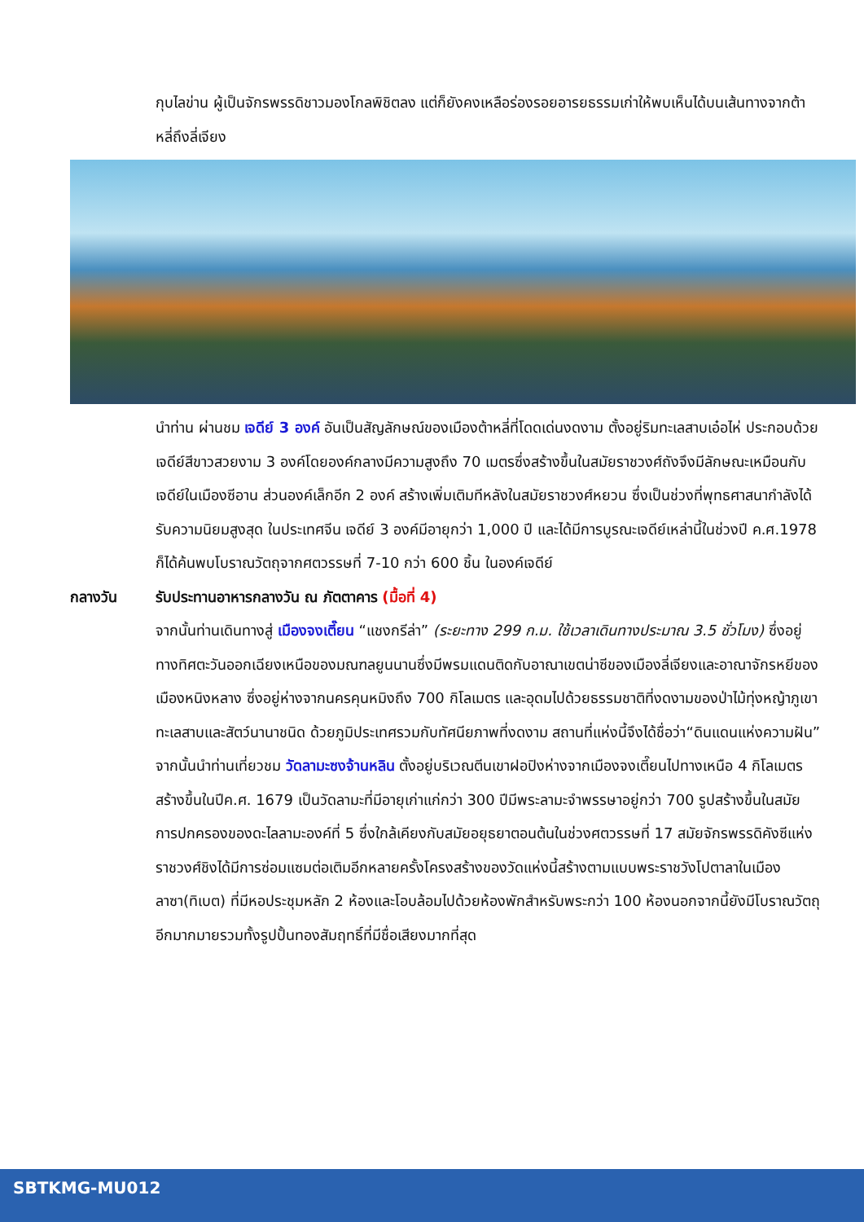กุบไลข่าน ผู้เป็นจักรพรรดิชาวมองโกลพิชิตลง แต่ก็ยังคงเหลือร่องรอยอารยธรรมเก่าให้พบเห็นได้บนเส้นทางจากต้าหลี่ถึงลี่เจียง
นำท่าน ผ่านชม เจดีย์ 3 องค์ อันเป็นสัญลักษณ์ของเมืองต้าหลี่ที่โดดเด่นงดงาม ตั้งอยู่ริมทะเลสาบเอ๋อไห่ ประกอบด้วยเจดีย์สีขาวสวยงาม 3 องค์โดยองค์กลางมีความสูงถึง 70 เมตรซึ่งสร้างขึ้นในสมัยราชวงศ์ถังจึงมีลักษณะเหมือนกับเจดีย์ในเมืองซีอาน ส่วนองค์เล็กอีก 2 องค์ สร้างเพิ่มเติมทีหลังในสมัยราชวงศ์หยวน ซึ่งเป็นช่วงที่พุทธศาสนากำลังได้รับความนิยมสูงสุด ในประเทศจีน เจดีย์ 3 องค์มีอายุกว่า 1,000 ปี และได้มีการบูรณะเจดีย์เหล่านี้ในช่วงปี ค.ศ.1978 ก็ได้ค้นพบโบราณวัตถุจากศตวรรษที่ 7-10 กว่า 600 ชิ้น ในองค์เจดีย์
กลางวัน รับประทานอาหารกลางวัน ณ ภัตตาคาร (มื้อที่ 4)
จากนั้นท่านเดินทางสู่ เมืองจงเตี๊ยน “แชงกรีล่า” (ระยะทาง 299 ก.ม. ใช้เวลาเดินทางประมาณ 3.5 ชั่วโมง) ซึ่งอยู่ทางทิศตะวันออกเฉียงเหนือของมณฑลยูนนานซึ่งมีพรมแดนติดกับอาณาเขตน่าซีของเมืองลี่เจียงและอาณาจักรหยีของเมืองหนิงหลาง ซึ่งอยู่ห่างจากนครคุนหมิงถึง 700 กิโลเมตร และอุดมไปด้วยธรรมชาติที่งดงามของป่าไม้ทุ่งหญ้าภูเขาทะเลสาบและสัตว์นานาชนิด ด้วยภูมิประเทศรวมกับทัศนียภาพที่งดงาม สถานที่แห่งนี้จึงได้ชื่อว่า“ดินแดนแห่งความฝัน”
จากนั้นนำท่านเที่ยวชม วัดลามะซงจ้านหลิน ตั้งอยู่บริเวณตีนเขาฝอปิงห่างจากเมืองจงเตี๊ยนไปทางเหนือ 4 กิโลเมตรสร้างขึ้นในปีค.ศ. 1679 เป็นวัดลามะที่มีอายุเก่าแก่กว่า 300 ปีมีพระลามะจำพรรษาอยู่กว่า 700 รูปสร้างขึ้นในสมัยการปกครองของดะไลลามะองค์ที่ 5 ซึ่งใกล้เคียงกับสมัยอยุธยาตอนต้นในช่วงศตวรรษที่ 17 สมัยจักรพรรดิคังซีแห่งราชวงศ์ชิงได้มีการซ่อมแซมต่อเติมอีกหลายครั้งโครงสร้างของวัดแห่งนี้สร้างตามแบบพระราชวังโปตาลาในเมืองลาซา(ทิเบต) ที่มีหอประชุมหลัก 2 ห้องและโอบล้อมไปด้วยห้องพักสำหรับพระกว่า 100 ห้องนอกจากนี้ยังมีโบราณวัตถุอีกมากมายรวมทั้งรูปปั้นทองสัมฤทธิ์ที่มีชื่อเสียงมากที่สุด
SBTKMG-MU012